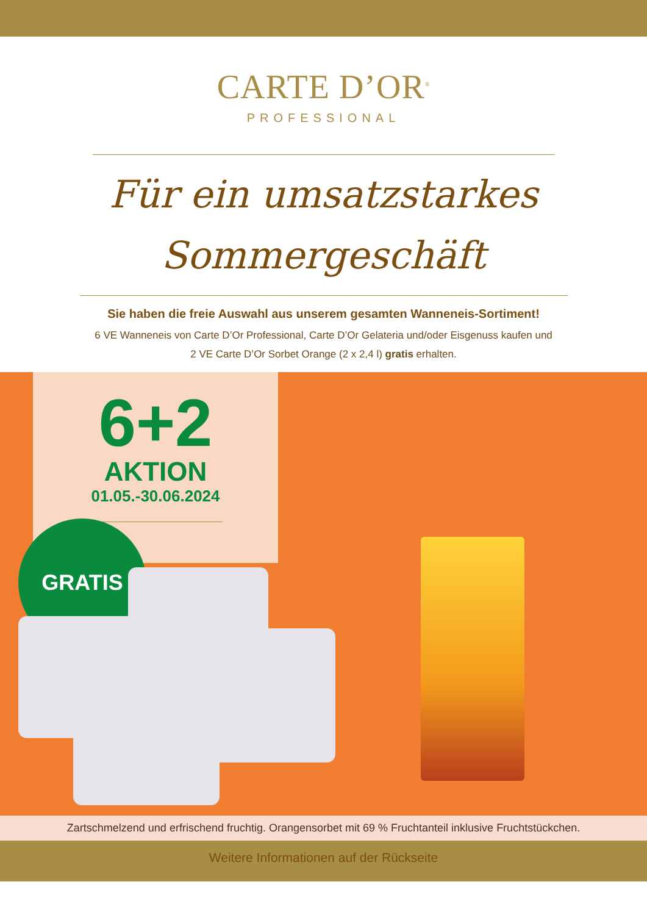CARTE D’OR<sup>®</sup>
PROFESSIONAL
Für ein umsatzstarkes
Sommergeschäft
Sie haben die freie Auswahl aus unserem gesamten Wanneneis-Sortiment!
6 VE Wanneneis von Carte D’Or Professional, Carte D’Or Gelateria und/oder Eisgenuss kaufen und
2 VE Carte D’Or Sorbet Orange (2 x 2,4 l) gratis erhalten.
6+2
AKTION
01.05.-30.06.2024
GRATIS
Zartschmelzend und erfrischend fruchtig. Orangensorbet mit 69 % Fruchtanteil inklusive Fruchtstückchen.
Weitere Informationen auf der Rückseite